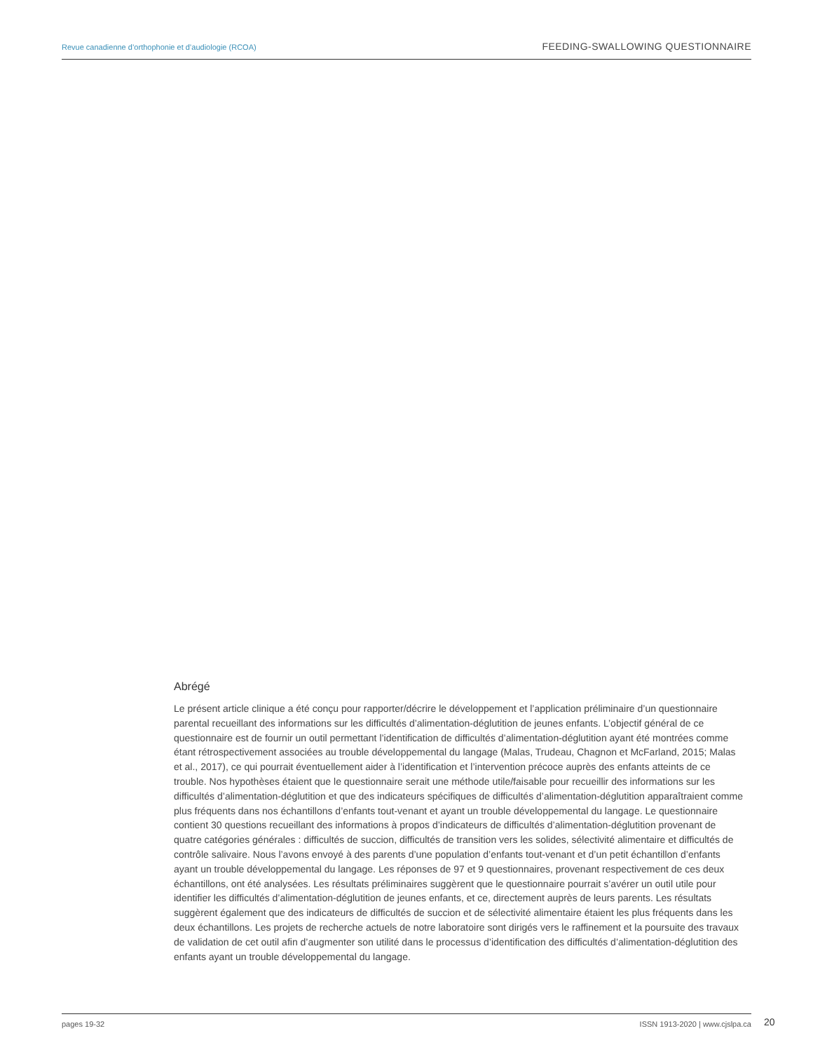Revue canadienne d’orthophonie et d’audiologie (RCOA) FEEDING-SWALLOWING QUESTIONNAIRE
Abrégé
Le présent article clinique a été conçu pour rapporter/décrire le développement et l’application préliminaire d’un questionnaire parental recueillant des informations sur les difficultés d’alimentation-déglutition de jeunes enfants. L’objectif général de ce questionnaire est de fournir un outil permettant l’identification de difficultés d’alimentation-déglutition ayant été montrées comme étant rétrospectivement associées au trouble développemental du langage (Malas, Trudeau, Chagnon et McFarland, 2015; Malas et al., 2017), ce qui pourrait éventuellement aider à l’identification et l’intervention précoce auprès des enfants atteints de ce trouble. Nos hypothèses étaient que le questionnaire serait une méthode utile/faisable pour recueillir des informations sur les difficultés d’alimentation-déglutition et que des indicateurs spécifiques de difficultés d’alimentation-déglutition apparaîtraient comme plus fréquents dans nos échantillons d’enfants tout-venant et ayant un trouble développemental du langage. Le questionnaire contient 30 questions recueillant des informations à propos d’indicateurs de difficultés d’alimentation-déglutition provenant de quatre catégories générales : difficultés de succion, difficultés de transition vers les solides, sélectivité alimentaire et difficultés de contrôle salivaire. Nous l’avons envoyé à des parents d’une population d’enfants tout-venant et d’un petit échantillon d’enfants ayant un trouble développemental du langage. Les réponses de 97 et 9 questionnaires, provenant respectivement de ces deux échantillons, ont été analysées. Les résultats préliminaires suggèrent que le questionnaire pourrait s’avérer un outil utile pour identifier les difficultés d’alimentation-déglutition de jeunes enfants, et ce, directement auprès de leurs parents. Les résultats suggèrent également que des indicateurs de difficultés de succion et de sélectivité alimentaire étaient les plus fréquents dans les deux échantillons. Les projets de recherche actuels de notre laboratoire sont dirigés vers le raffinement et la poursuite des travaux de validation de cet outil afin d’augmenter son utilité dans le processus d’identification des difficultés d’alimentation-déglutition des enfants ayant un trouble développemental du langage.
pages 19-32 ISSN 1913-2020 | www.cjslpa.ca
20